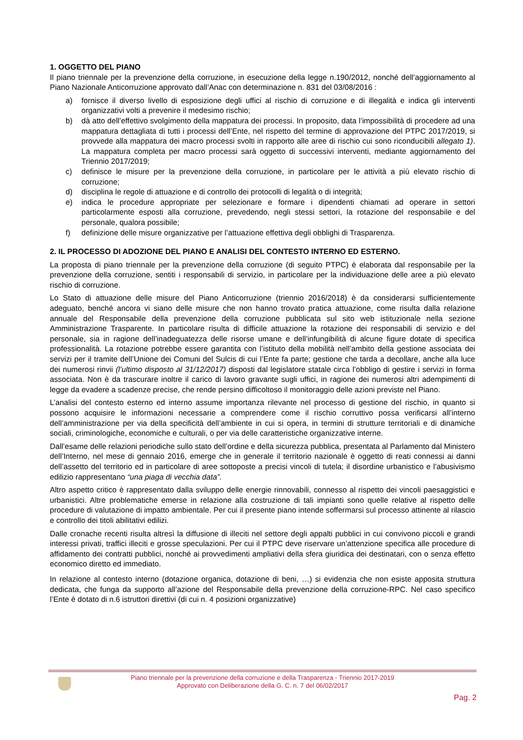1. OGGETTO DEL PIANO
Il piano triennale per la prevenzione della corruzione, in esecuzione della legge n.190/2012, nonché dell’aggiornamento al Piano Nazionale Anticorruzione approvato dall’Anac con determinazione n. 831 del 03/08/2016 :
a) fornisce il diverso livello di esposizione degli uffici al rischio di corruzione e di illegalità e indica gli interventi organizzativi volti a prevenire il medesimo rischio;
b) dà atto dell’effettivo svolgimento della mappatura dei processi. In proposito, data l’impossibilità di procedere ad una mappatura dettagliata di tutti i processi dell’Ente, nel rispetto del termine di approvazione del PTPC 2017/2019, si provvede alla mappatura dei macro processi svolti in rapporto alle aree di rischio cui sono riconducibili allegato 1). La mappatura completa per macro processi sarà oggetto di successivi interventi, mediante aggiornamento del Triennio 2017/2019;
c) definisce le misure per la prevenzione della corruzione, in particolare per le attività a più elevato rischio di corruzione;
d) disciplina le regole di attuazione e di controllo dei protocolli di legalità o di integrità;
e) indica le procedure appropriate per selezionare e formare i dipendenti chiamati ad operare in settori particolarmente esposti alla corruzione, prevedendo, negli stessi settori, la rotazione del responsabile e del personale, qualora possibile;
f) definizione delle misure organizzative per l’attuazione effettiva degli obblighi di Trasparenza.
2. IL PROCESSO DI ADOZIONE DEL PIANO E ANALISI DEL CONTESTO INTERNO ED ESTERNO.
La proposta di piano triennale per la prevenzione della corruzione (di seguito PTPC) è elaborata dal responsabile per la prevenzione della corruzione, sentiti i responsabili di servizio, in particolare per la individuazione delle aree a più elevato rischio di corruzione.
Lo Stato di attuazione delle misure del Piano Anticorruzione (triennio 2016/2018) è da considerarsi sufficientemente adeguato, benché ancora vi siano delle misure che non hanno trovato pratica attuazione, come risulta dalla relazione annuale del Responsabile della prevenzione della corruzione pubblicata sul sito web istituzionale nella sezione Amministrazione Trasparente. In particolare risulta di difficile attuazione la rotazione dei responsabili di servizio e del personale, sia in ragione dell’inadeguatezza delle risorse umane e dell’infungibilità di alcune figure dotate di specifica professionalità. La rotazione potrebbe essere garantita con l’istituto della mobilità nell’ambito della gestione associata dei servizi per il tramite dell’Unione dei Comuni del Sulcis di cui l’Ente fa parte; gestione che tarda a decollare, anche alla luce dei numerosi rinvii (l’ultimo disposto al 31/12/2017) disposti dal legislatore statale circa l’obbligo di gestire i servizi in forma associata. Non è da trascurare inoltre il carico di lavoro gravante sugli uffici, in ragione dei numerosi altri adempimenti di legge da evadere a scadenze precise, che rende persino difficoltoso il monitoraggio delle azioni previste nel Piano.
L’analisi del contesto esterno ed interno assume importanza rilevante nel processo di gestione del rischio, in quanto si possono acquisire le informazioni necessarie a comprendere come il rischio corruttivo possa verificarsi all’interno dell’amministrazione per via della specificità dell’ambiente in cui si opera, in termini di strutture territoriali e di dinamiche sociali, criminologiche, economiche e culturali, o per via delle caratteristiche organizzative interne.
Dall’esame delle relazioni periodiche sullo stato dell’ordine e della sicurezza pubblica, presentata al Parlamento dal Ministero dell’Interno, nel mese di gennaio 2016, emerge che in generale il territorio nazionale è oggetto di reati connessi ai danni dell’assetto del territorio ed in particolare di aree sottoposte a precisi vincoli di tutela; il disordine urbanistico e l’abusivismo edilizio rappresentano “una piaga di vecchia data”.
Altro aspetto critico è rappresentato dalla sviluppo delle energie rinnovabili, connesso al rispetto dei vincoli paesaggistici e urbanistici. Altre problematiche emerse in relazione alla costruzione di tali impianti sono quelle relative al rispetto delle procedure di valutazione di impatto ambientale. Per cui il presente piano intende soffermarsi sul processo attinente al rilascio e controllo dei titoli abilitativi edilizi.
Dalle cronache recenti risulta altresì la diffusione di illeciti nel settore degli appalti pubblici in cui convivono piccoli e grandi interessi privati, traffici illeciti e grosse speculazioni. Per cui il PTPC deve riservare un’attenzione specifica alle procedure di affidamento dei contratti pubblici, nonché ai provvedimenti ampliativi della sfera giuridica dei destinatari, con o senza effetto economico diretto ed immediato.
In relazione al contesto interno (dotazione organica, dotazione di beni, …) si evidenzia che non esiste apposita struttura dedicata, che funga da supporto all’azione del Responsabile della prevenzione della corruzione-RPC. Nel caso specifico l’Ente è dotato di n.6 istruttori direttivi (di cui n. 4 posizioni organizzative)
Piano triennale per la prevenzione della corruzione e della Trasparenza - Triennio 2017-2019
Approvato con Deliberazione della G. C. n. 7 del 06/02/2017
Pag. 2